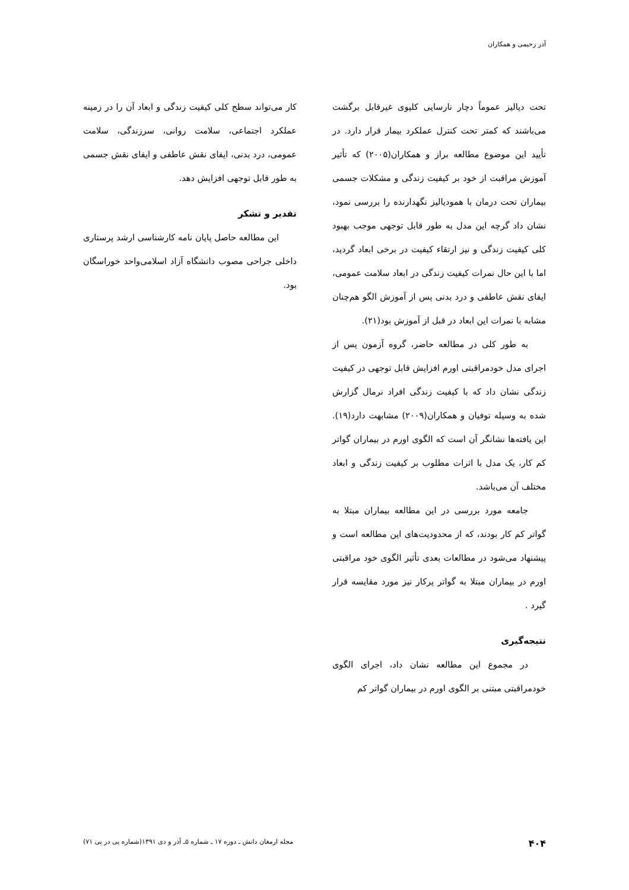آذر رحیمی و همکاران
تحت دیالیز عموماً دچار نارسایی کلیوی غیرقابل برگشت می‌باشند که کمتر تحت کنترل عملکرد بیمار قرار دارد. در تأیید این موضوع مطالعه براز و همکاران(۲۰۰۵) که تأثیر آموزش مراقبت از خود بر کیفیت زندگی و مشکلات جسمی بیماران تحت درمان با همودیالیز نگهدارنده را بررسی نمود، نشان داد گرچه این مدل به طور قابل توجهی موجب بهبود کلی کیفیت زندگی و نیز ارتقاء کیفیت در برخی ابعاد گردید، اما با این حال نمرات کیفیت زندگی در ابعاد سلامت عمومی، ایفای نقش عاطفی و درد بدنی پس از آموزش الگو هم‌چنان مشابه با نمرات این ابعاد در قبل از آموزش بود(۲۱).
به طور کلی در مطالعه حاضر، گروه آزمون پس از اجرای مدل خودمراقبتی اورم افزایش قابل توجهی در کیفیت زندگی نشان داد که با کیفیت زندگی افراد نرمال گزارش شده به وسیله توفیان و همکاران(۲۰۰۹) مشابهت دارد(۱۹). این یافته‌ها نشانگر آن است که الگوی اورم در بیماران گواتر کم کار، یک مدل با اثرات مطلوب بر کیفیت زندگی و ابعاد مختلف آن می‌باشد.
جامعه مورد بررسی در این مطالعه بیماران مبتلا به گواتر کم کار بودند، که از محدودیت‌های این مطالعه است و پیشنهاد می‌شود در مطالعات بعدی تأثیر الگوی خود مراقبتی اورم در بیماران مبتلا به گواتر پرکار نیز مورد مقایسه قرار گیرد .
نتیجه‌گیری
در مجموع این مطالعه نشان داد، اجرای الگوی خودمراقبتی مبتنی بر الگوی اورم در بیماران گواتر کم
کار می‌تواند سطح کلی کیفیت زندگی و ابعاد آن را در زمینه عملکرد اجتماعی، سلامت روانی، سرزندگی، سلامت عمومی، درد بدنی، ایفای نقش عاطفی و ایفای نقش جسمی به طور قابل توجهی افزایش دهد.
تقدیر و تشکر
این مطالعه حاصل پایان نامه کارشناسی ارشد پرستاری داخلی جراحی مصوب دانشگاه آزاد اسلامی‌واحد خوراسگان بود.
۴۰۴ مجله ارمغان دانش ـ دوره ۱۷ ـ شماره ۵ـ آذر و دی ۱۳۹۱(شماره پی در پی ۷۱)